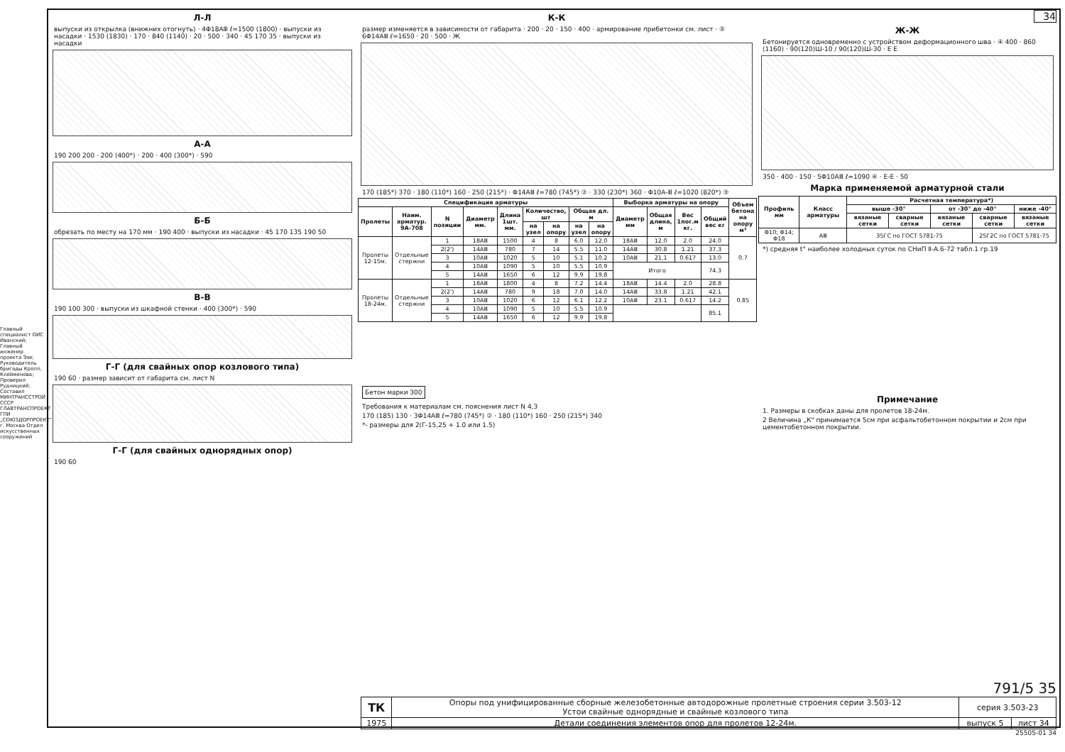Главный специалист ОИС Иванский; Главный инженер проекта Эзе; Руководитель бригады Кропп, Клейменова; Проверил Рудницкий; Составил
МИНТРАНССТРОЙ СССР ГЛАВТРАНСПРОЕКТ ГПИ „СОЮЗДОРПРОЕКТ" г. Москва Отдел искусственных сооружений
Л-Л
выпуски из открылка (внижних отогнуть) · 4Φ18АⅢ ℓ=1500 (1800) · выпуски из насадки · 1530 (1830) · 170 · 840 (1140) · 20 · 500 · 340 · 45 170 35 · выпуски из насадки
А-А
190 200 200 · 200 (400*) · 200 · 400 (300*) · 590
Б-Б
обрезать по месту на 170 мм · 190 400 · выпуски из насадки · 45 170 135 190 50
В-В
190 100 300 · выпуски из шкафной стенки · 400 (300*) · 590
Г-Г (для свайных опор козлового типа)
190 60 · размер зависит от габарита см. лист N
Г-Г (для свайных однорядных опор)
190 60
К-К
размер изменяется в зависимости от габарита · 200 · 20 · 150 · 400 · армирование прибетонки см. лист · ⑤ 6Φ14АⅢ ℓ=1650 · 20 · 500 · Ж
170 (185*) 370 · 180 (110*) 160 · 250 (215*) · Φ14АⅢ ℓ=780 (745*) ② · 330 (230*) 360 · Φ10А-Ⅲ ℓ=1020 (820*) ③
| Спецификация арматуры | | | | | | | | | Выборка арматуры на опору | | | | Объем бетона на опору м³ |
| --- | --- | --- | --- | --- | --- | --- | --- | --- | --- | --- | --- | --- | --- |
| Пролеты | Наим. арматур. 9А-708 | N позиции | Диаметр мм. | Длина 1шт. мм. | Количество, шт | | Общая дл. м | | Диаметр мм | Общая длина, м | Вес 1пог.м кг. | Общий вес кг | |
| | | | | | на узел | на опору | на узел | на опору | | | | | |
| Пролеты 12-15м. | Отдельные стержни | 1 | 18АⅢ | 1500 | 4 | 8 | 6.0 | 12.0 | 18АⅢ | 12.0 | 2.0 | 24.0 | 0.7 |
| | | 2(2') | 14АⅢ | 780 | 7 | 14 | 5.5 | 11.0 | 14АⅢ | 30.8 | 1.21 | 37.3 | |
| | | 3 | 10АⅢ | 1020 | 5 | 10 | 5.1 | 10.2 | 10АⅢ | 21.1 | 0.617 | 13.0 | |
| | | 4 | 10АⅢ | 1090 | 5 | 10 | 5.5 | 10.9 | Итого | | | 74.3 | |
| | | 5 | 14АⅢ | 1650 | 6 | 12 | 9.9 | 19.8 | | | | | |
| Пролеты 18-24м. | Отдельные стержни | 1 | 18АⅢ | 1800 | 4 | 8 | 7.2 | 14.4 | 18АⅢ | 14.4 | 2.0 | 28.8 | 0.85 |
| | | 2(2') | 14АⅢ | 780 | 9 | 18 | 7.0 | 14.0 | 14АⅢ | 33.8 | 1.21 | 42.1 | |
| | | 3 | 10АⅢ | 1020 | 6 | 12 | 6.1 | 12.2 | 10АⅢ | 23.1 | 0.617 | 14.2 | |
| | | 4 | 10АⅢ | 1090 | 5 | 10 | 5.5 | 10.9 | | | | 85.1 | |
| | | 5 | 14АⅢ | 1650 | 6 | 12 | 9.9 | 19.8 | | | | | |
Бетон марки 300
Требования к материалам см. пояснения лист N 4,3
170 (185) 130 · 3Φ14АⅢ ℓ=780 (745*) ② · 180 (110*) 160 · 250 (215*) 340
*- размеры для 2(Г-15,25 + 1.0 или 1.5)
34
Ж-Ж
Бетонируется одновременно с устройством деформационного шва · ④ 400 · 860 (1160) · 90(120)Ш-10 / 90(120)Ш-30 · Е Е
350 · 400 · 150 · 5Φ10АⅢ ℓ=1090 ④ · Е-Е · 50
Марка применяемой арматурной стали
| Профиль мм | Класс арматуры | Расчетная температура*) | | | | |
| --- | --- | --- | --- | --- | --- | --- |
| | | выше -30° | | от -30° до -40° | | ниже -40° |
| | | вязаные сетки | сварные сетки | вязаные сетки | сварные сетки | вязаные сетки |
| Φ10; Φ14; Φ18 | АⅢ | 35ГС по ГОСТ 5781-75 | | | 25Г2С по ГОСТ 5781-75 | |
*) средняя t° наиболее холодных суток по СНиП Ⅱ-А.6-72 табл.1 гр.19
Примечание
1. Размеры в скобках даны для пролетов 18-24м.
2 Величина „К" принимается 5см при асфальтобетонном покрытии и 2см при цементобетонном покрытии.
791/5 35
| ТК | Опоры под унифицированные сборные железобетонные автодорожные пролетные строения серии 3.503-12 Устои свайные однорядные и свайные козлового типа | серия 3.503-23 | |
| 1975 | Детали соединения элементов опор для пролетов 12-24м. | выпуск 5 | лист 34 |
25505-01 34